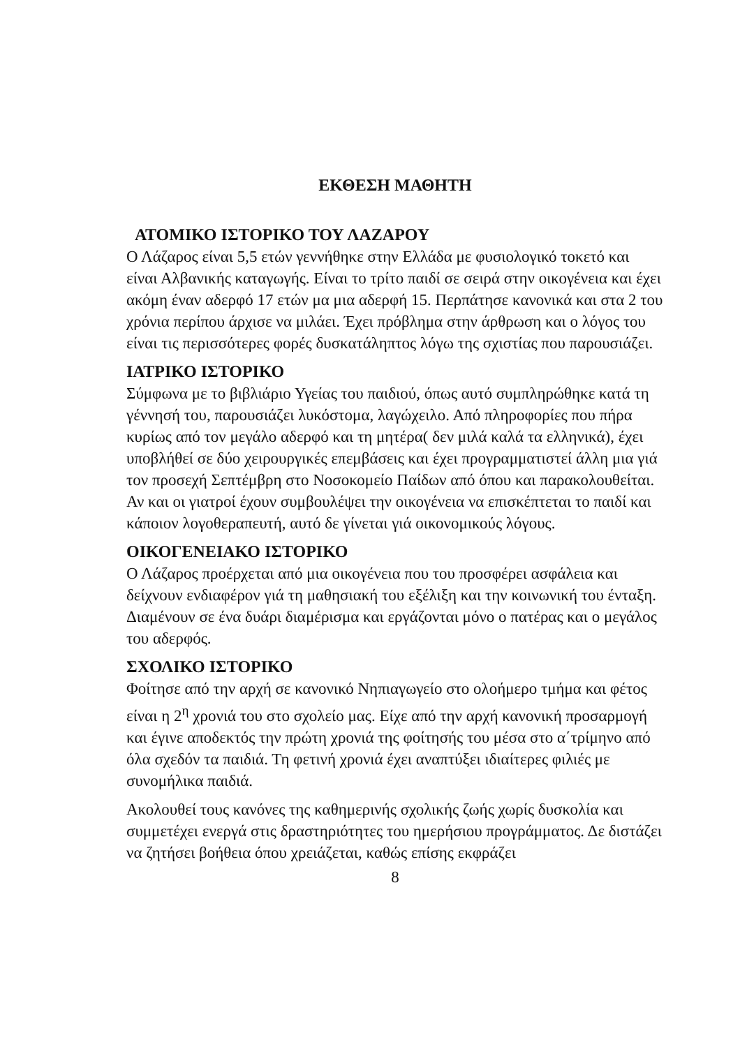ΕΚΘΕΣΗ ΜΑΘΗΤΗ
ΑΤΟΜΙΚΟ ΙΣΤΟΡΙΚΟ ΤΟΥ ΛΑΖΑΡΟΥ
Ο Λάζαρος είναι 5,5 ετών γεννήθηκε στην Ελλάδα με φυσιολογικό τοκετό και είναι Αλβανικής καταγωγής. Είναι το τρίτο παιδί σε σειρά στην οικογένεια και έχει ακόμη έναν αδερφό 17 ετών μα μια αδερφή 15. Περπάτησε κανονικά και στα 2 του χρόνια περίπου άρχισε να μιλάει. Έχει πρόβλημα στην άρθρωση και ο λόγος του είναι τις περισσότερες φορές δυσκατάληπτος λόγω της σχιστίας που παρουσιάζει.
ΙΑΤΡΙΚΟ ΙΣΤΟΡΙΚΟ
Σύμφωνα με το βιβλιάριο Υγείας του παιδιού, όπως αυτό συμπληρώθηκε κατά τη γέννησή του, παρουσιάζει λυκόστομα, λαγώχειλο. Από πληροφορίες που πήρα κυρίως από τον μεγάλο αδερφό και τη μητέρα( δεν μιλά καλά τα ελληνικά), έχει υποβλήθεί σε δύο χειρουργικές επεμβάσεις και έχει προγραμματιστεί άλλη μια γιά τον προσεχή Σεπτέμβρη στο Νοσοκομείο Παίδων από όπου και παρακολουθείται. Αν και οι γιατροί έχουν συμβουλέψει την οικογένεια να επισκέπτεται το παιδί και κάποιον λογοθεραπευτή, αυτό δε γίνεται γιά οικονομικούς λόγους.
ΟΙΚΟΓΕΝΕΙΑΚΟ ΙΣΤΟΡΙΚΟ
Ο Λάζαρος προέρχεται από μια οικογένεια που του προσφέρει ασφάλεια και δείχνουν ενδιαφέρον γιά τη μαθησιακή του εξέλιξη και την κοινωνική του ένταξη. Διαμένουν σε ένα δυάρι διαμέρισμα και εργάζονται μόνο ο πατέρας και ο μεγάλος του αδερφός.
ΣΧΟΛΙΚΟ ΙΣΤΟΡΙΚΟ
Φοίτησε από την αρχή σε κανονικό Νηπιαγωγείο στο ολοήμερο τμήμα και φέτος είναι η 2<sup>η</sup> χρονιά του στο σχολείο μας. Είχε από την αρχή κανονική προσαρμογή και έγινε αποδεκτός την πρώτη χρονιά της φοίτησής του μέσα στο α΄τρίμηνο από όλα σχεδόν τα παιδιά. Τη φετινή χρονιά έχει αναπτύξει ιδιαίτερες φιλιές με συνομήλικα παιδιά.
Ακολουθεί τους κανόνες της καθημερινής σχολικής ζωής χωρίς δυσκολία και συμμετέχει ενεργά στις δραστηριότητες του ημερήσιου προγράμματος. Δε διστάζει να ζητήσει βοήθεια όπου χρειάζεται, καθώς επίσης εκφράζει
8